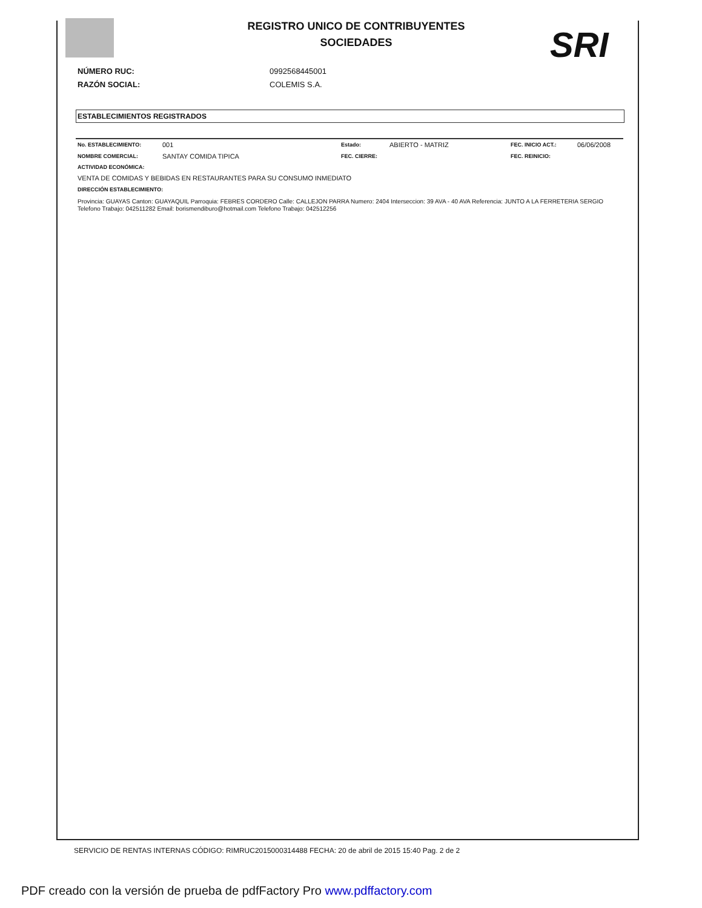REGISTRO UNICO DE CONTRIBUYENTES
SOCIEDADES
SRI
NÚMERO RUC: 0992568445001
RAZÓN SOCIAL: COLEMIS S.A.
ESTABLECIMIENTOS REGISTRADOS
No. ESTABLECIMIENTO: 001 Estado: ABIERTO - MATRIZ FEC. INICIO ACT.: 06/06/2008
NOMBRE COMERCIAL: SANTAY COMIDA TIPICA FEC. CIERRE: FEC. REINICIO:
ACTIVIDAD ECONÓMICA:
VENTA DE COMIDAS Y BEBIDAS EN RESTAURANTES PARA SU CONSUMO INMEDIATO
DIRECCIÓN ESTABLECIMIENTO:
Provincia: GUAYAS Canton: GUAYAQUIL Parroquia: FEBRES CORDERO Calle: CALLEJON PARRA Numero: 2404 Interseccion: 39 AVA - 40 AVA Referencia: JUNTO A LA FERRETERIA SERGIO Telefono Trabajo: 042511282 Email: borismendiburo@hotmail.com Telefono Trabajo: 042512256
SERVICIO DE RENTAS INTERNAS CÓDIGO: RIMRUC2015000314488 FECHA: 20 de abril de 2015 15:40 Pag. 2 de 2
PDF creado con la versión de prueba de pdfFactory Pro www.pdffactory.com